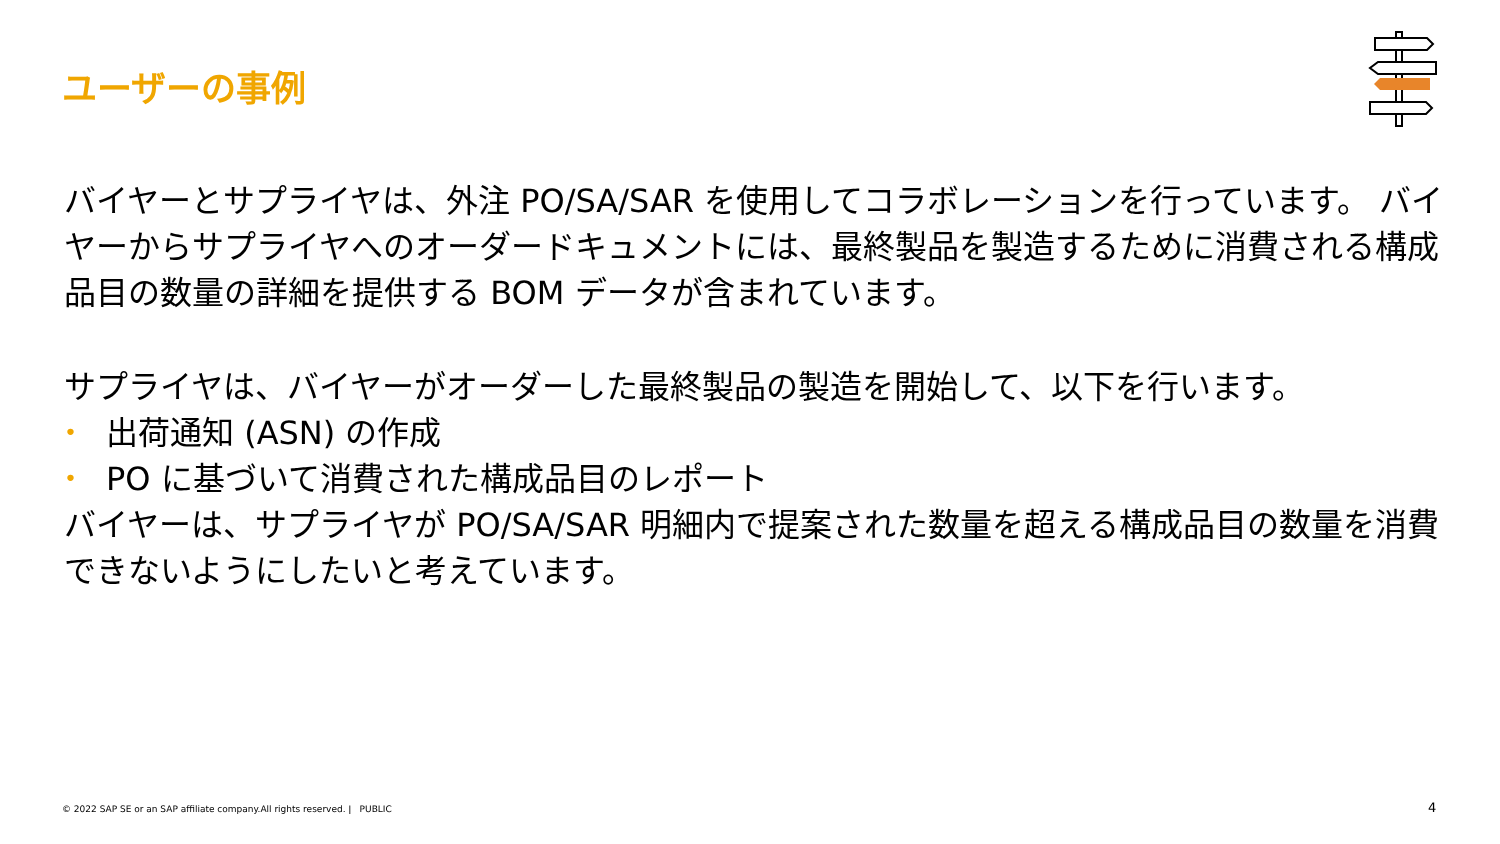ユーザーの事例
バイヤーとサプライヤは、外注 PO/SA/SAR を使用してコラボレーションを行っています。 バイヤーからサプライヤへのオーダードキュメントには、最終製品を製造するために消費される構成品目の数量の詳細を提供する BOM データが含まれています。
サプライヤは、バイヤーがオーダーした最終製品の製造を開始して、以下を行います。
• 出荷通知 (ASN) の作成
• PO に基づいて消費された構成品目のレポート
バイヤーは、サプライヤが PO/SA/SAR 明細内で提案された数量を超える構成品目の数量を消費できないようにしたいと考えています。
© 2022 SAP SE or an SAP affiliate company.All rights reserved. ǀ PUBLIC
4